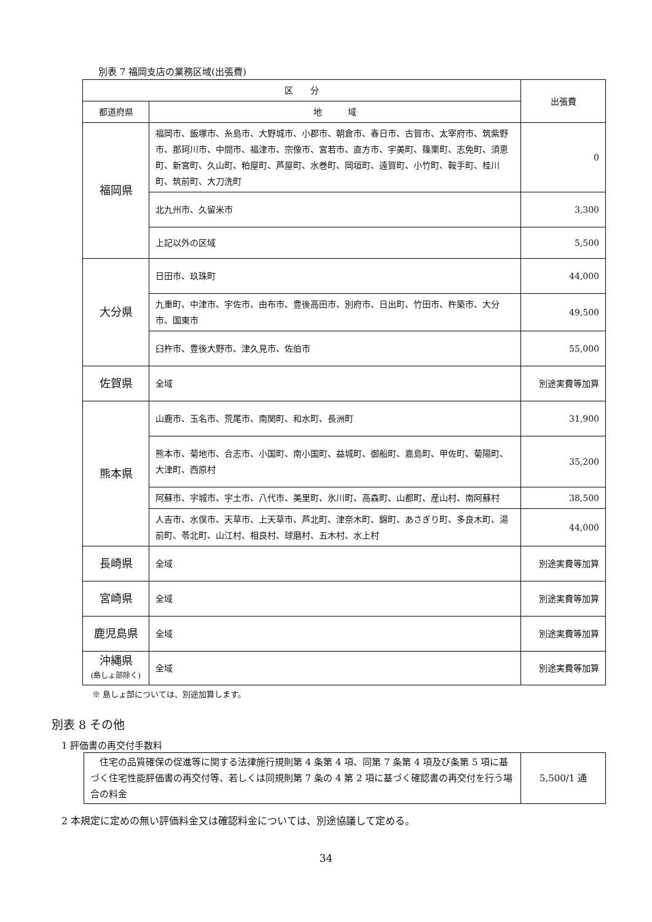別表 7 福岡支店の業務区域(出張費)
| 区 分 | | 出張費 |
| --- | --- | --- |
| 都道府県 | 地 域 | |
| 福岡県 | 福岡市、飯塚市、糸島市、大野城市、小郡市、朝倉市、春日市、古賀市、太宰府市、筑紫野市、那珂川市、中間市、福津市、宗像市、宮若市、直方市、宇美町、篠栗町、志免町、須恵町、新宮町、久山町、粕屋町、芦屋町、水巻町、岡垣町、遠賀町、小竹町、鞍手町、桂川町、筑前町、大刀洗町 | 0 |
| | 北九州市、久留米市 | 3,300 |
| | 上記以外の区域 | 5,500 |
| 大分県 | 日田市、玖珠町 | 44,000 |
| | 九重町、中津市、宇佐市、由布市、豊後高田市、別府市、日出町、竹田市、杵築市、大分市、国東市 | 49,500 |
| | 臼杵市、豊後大野市、津久見市、佐伯市 | 55,000 |
| 佐賀県 | 全域 | 別途実費等加算 |
| 熊本県 | 山鹿市、玉名市、荒尾市、南関町、和水町、長洲町 | 31,900 |
| | 熊本市、菊地市、合志市、小国町、南小国町、益城町、御船町、嘉島町、甲佐町、菊陽町、大津町、西原村 | 35,200 |
| | 阿蘇市、宇城市、宇土市、八代市、美里町、氷川町、高森町、山都町、産山村、南阿蘇村 | 38,500 |
| | 人吉市、水俣市、天草市、上天草市、芦北町、津奈木町、錦町、あさぎり町、多良木町、湯前町、苓北町、山江村、相良村、球磨村、五木村、水上村 | 44,000 |
| 長崎県 | 全域 | 別途実費等加算 |
| 宮崎県 | 全域 | 別途実費等加算 |
| 鹿児島県 | 全域 | 別途実費等加算 |
| 沖縄県 (島しょ部除く) | 全域 | 別途実費等加算 |
※ 島しょ部については、別途加算します。
別表 8 その他
1 評価書の再交付手数料
| 住宅の品質確保の促進等に関する法律施行規則第 4 条第 4 項、同第 7 条第 4 項及び条第 5 項に基づく住宅性能評価書の再交付等、若しくは同規則第 7 条の 4 第 2 項に基づく確認書の再交付を行う場合の料金 | 5,500/1 通 |
2 本規定に定めの無い評価料金又は確認料金については、別途協議して定める。
34